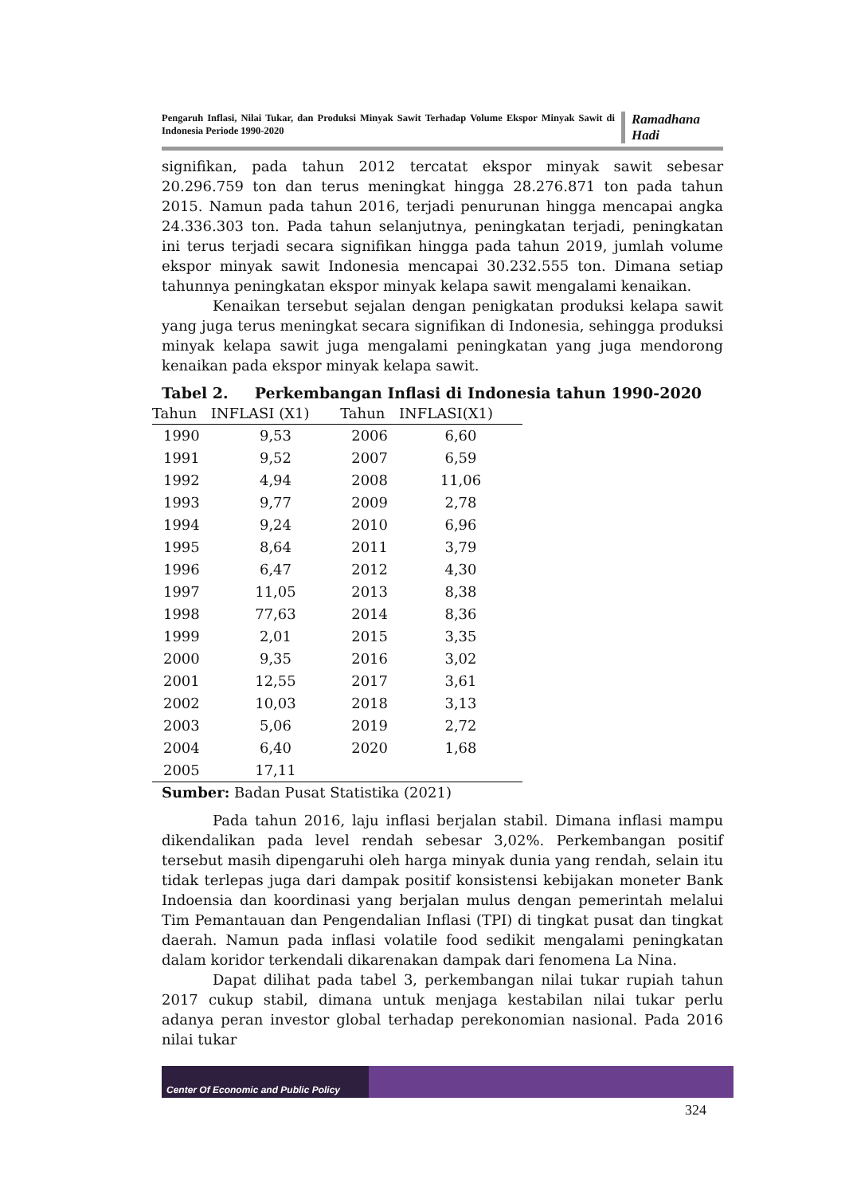Pengaruh Inflasi, Nilai Tukar, dan Produksi Minyak Sawit Terhadap Volume Ekspor Minyak Sawit di Indonesia Periode 1990-2020
Ramadhana Hadi
signifikan, pada tahun 2012 tercatat ekspor minyak sawit sebesar 20.296.759 ton dan terus meningkat hingga 28.276.871 ton pada tahun 2015. Namun pada tahun 2016, terjadi penurunan hingga mencapai angka 24.336.303 ton. Pada tahun selanjutnya, peningkatan terjadi, peningkatan ini terus terjadi secara signifikan hingga pada tahun 2019, jumlah volume ekspor minyak sawit Indonesia mencapai 30.232.555 ton. Dimana setiap tahunnya peningkatan ekspor minyak kelapa sawit mengalami kenaikan.
Kenaikan tersebut sejalan dengan penigkatan produksi kelapa sawit yang juga terus meningkat secara signifikan di Indonesia, sehingga produksi minyak kelapa sawit juga mengalami peningkatan yang juga mendorong kenaikan pada ekspor minyak kelapa sawit.
Tabel 2. Perkembangan Inflasi di Indonesia tahun 1990-2020
| Tahun | INFLASI (X1) | Tahun | INFLASI(X1) |
| --- | --- | --- | --- |
| 1990 | 9,53 | 2006 | 6,60 |
| 1991 | 9,52 | 2007 | 6,59 |
| 1992 | 4,94 | 2008 | 11,06 |
| 1993 | 9,77 | 2009 | 2,78 |
| 1994 | 9,24 | 2010 | 6,96 |
| 1995 | 8,64 | 2011 | 3,79 |
| 1996 | 6,47 | 2012 | 4,30 |
| 1997 | 11,05 | 2013 | 8,38 |
| 1998 | 77,63 | 2014 | 8,36 |
| 1999 | 2,01 | 2015 | 3,35 |
| 2000 | 9,35 | 2016 | 3,02 |
| 2001 | 12,55 | 2017 | 3,61 |
| 2002 | 10,03 | 2018 | 3,13 |
| 2003 | 5,06 | 2019 | 2,72 |
| 2004 | 6,40 | 2020 | 1,68 |
| 2005 | 17,11 | | |
Sumber: Badan Pusat Statistika (2021)
Pada tahun 2016, laju inflasi berjalan stabil. Dimana inflasi mampu dikendalikan pada level rendah sebesar 3,02%. Perkembangan positif tersebut masih dipengaruhi oleh harga minyak dunia yang rendah, selain itu tidak terlepas juga dari dampak positif konsistensi kebijakan moneter Bank Indoensia dan koordinasi yang berjalan mulus dengan pemerintah melalui Tim Pemantauan dan Pengendalian Inflasi (TPI) di tingkat pusat dan tingkat daerah. Namun pada inflasi volatile food sedikit mengalami peningkatan dalam koridor terkendali dikarenakan dampak dari fenomena La Nina.
Dapat dilihat pada tabel 3, perkembangan nilai tukar rupiah tahun 2017 cukup stabil, dimana untuk menjaga kestabilan nilai tukar perlu adanya peran investor global terhadap perekonomian nasional. Pada 2016 nilai tukar
Center Of Economic and Public Policy
324